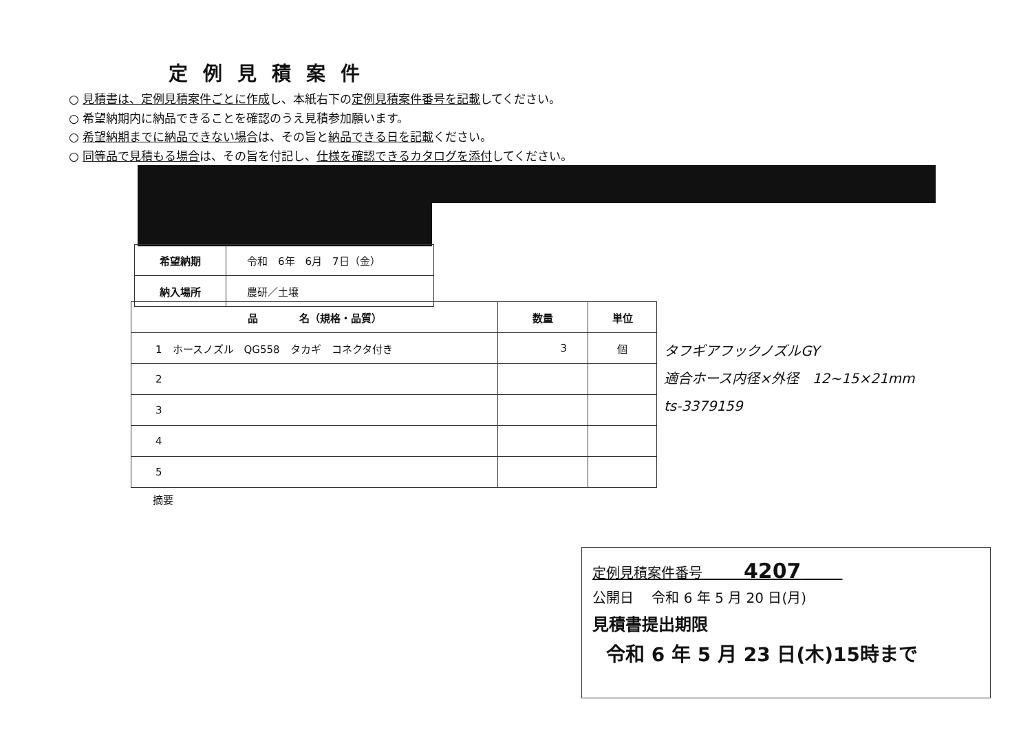定例見積案件
○ 見積書は、定例見積案件ごとに作成し、本紙右下の定例見積案件番号を記載してください。
○ 希望納期内に納品できることを確認のうえ見積参加願います。
○ 希望納期までに納品できない場合は、その旨と納品できる日を記載ください。
○ 同等品で見積もる場合は、その旨を付記し、仕様を確認できるカタログを添付してください。
| 希望納期 | 令和 6年 6月 7日（金） |
| 納入場所 | 農研／土壌 |
| 品 名（規格・品質） | 数量 | 単位 |
| --- | --- | --- |
| 1 ホースノズル QG558 タカギ コネクタ付き | 3 | 個 |
| 2 | | |
| 3 | | |
| 4 | | |
| 5 | | |
タフギアフックノズルGY
適合ホース内径×外径　12~15×21mm
ts-3379159
摘要
定例見積案件番号　　　4207　　　
公開日　 令和 6 年 5 月 20 日(月)
見積書提出期限
令和 6 年 5 月 23 日(木)15時まで